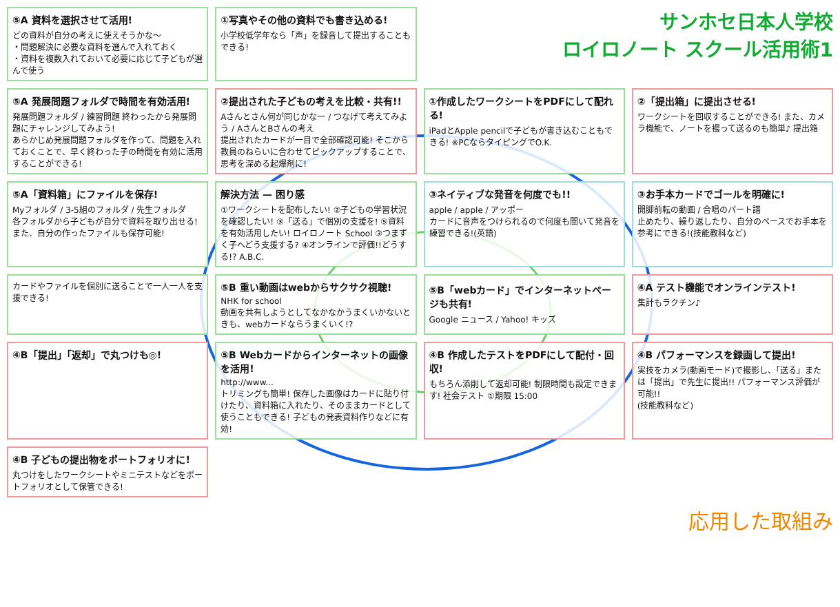⑤A 資料を選択させて活用!
どの資料が自分の考えに使えそうかな〜
・問題解決に必要な資料を選んで入れておく
・資料を複数入れておいて必要に応じて子どもが選んで使う
①写真やその他の資料でも書き込める!
小学校低学年なら「声」を録音して提出することもできる!
サンホセ日本人学校
ロイロノート スクール活用術1
⑤A 発展問題フォルダで時間を有効活用!
発展問題フォルダ / 練習問題 終わったから発展問題にチャレンジしてみよう!
あらかじめ発展問題フォルダを作って、問題を入れておくことで、早く終わった子の時間を有効に活用することができる!
②提出された子どもの考えを比較・共有!!
Aさんとさん何が同じかな一 / つなげて考えてみよう / AさんとBさんの考え
提出されたカードが一目で全部確認可能! そこから教員のねらいに合わせてピックアップすることで、思考を深める起爆剤に!
①作成したワークシートをPDFにして配れる!
iPadとApple pencilで子どもが書き込むこともできる! ※PCならタイピングでO.K.
②「提出箱」に提出させる!
ワークシートを回収することができる! また、カメラ機能で、ノートを撮って送るのも簡単♪ 提出箱
⑤A「資料箱」にファイルを保存!
Myフォルダ / 3-5組のフォルダ / 先生フォルダ
各フォルダから子どもが自分で資料を取り出せる! また、自分の作ったファイルも保存可能!
解決方法 — 困り感
①ワークシートを配布したい! ②子どもの学習状況を確認したい! ③「送る」で個別の支援を! ⑤資料を有効活用したい! ロイロノート School ③つまずく子へどう支援する? ④オンラインで評価!!どうする!? A.B.C.
③ネイティブな発音を何度でも!!
apple / apple / アッポー
カードに音声をつけられるので何度も聞いて発音を練習できる!(英語)
③お手本カードでゴールを明確に!
開脚前転の動画 / 合唱のパート譜
止めたり、繰り返したり、自分のペースでお手本を参考にできる!(技能教科など)
カードやファイルを個別に送ることで一人一人を支援できる!
⑤B 重い動画はwebからサクサク視聴!
NHK for school
動画を共有しようとしてなかなかうまくいかないときも、webカードならうまくいく!?
⑤B「webカード」でインターネットページも共有!
Google ニュース / Yahoo! キッズ
④A テスト機能でオンラインテスト!
集計もラクチン♪
④B「提出」「返却」で丸つけも◎!
⑤B Webカードからインターネットの画像を活用!
http://www...
トリミングも簡単! 保存した画像はカードに貼り付けたり、資料箱に入れたり、そのままカードとして使うこともできる! 子どもの発表資料作りなどに有効!
④B 作成したテストをPDFにして配付・回収!
もちろん添削して返却可能! 制限時間も設定できます! 社会テスト ①期限 15:00
④B パフォーマンスを録画して提出!
実技をカメラ(動画モード)で撮影し、「送る」または「提出」で先生に提出!! パフォーマンス評価が可能!!
(技能教科など)
④B 子どもの提出物をポートフォリオに!
丸つけをしたワークシートやミニテストなどをポートフォリオとして保管できる!
応用した取組み